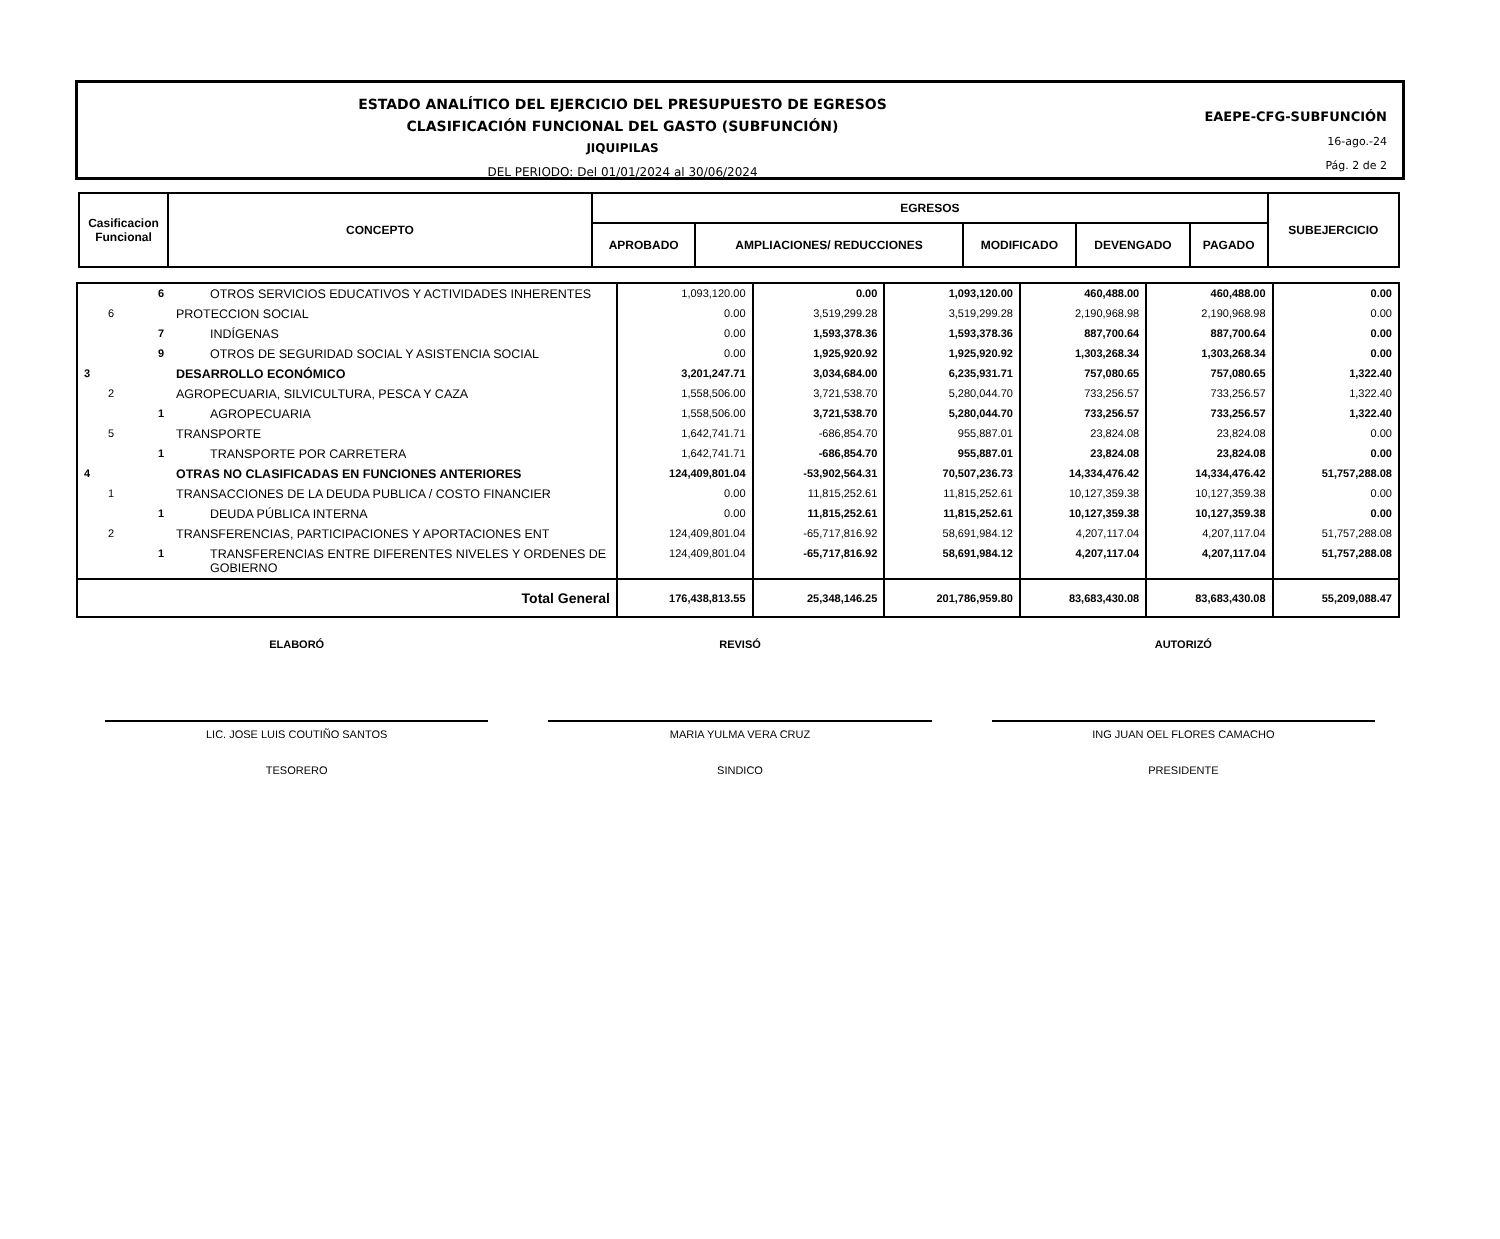ESTADO ANALÍTICO DEL EJERCICIO DEL PRESUPUESTO DE EGRESOS
CLASIFICACIÓN FUNCIONAL DEL GASTO (SUBFUNCIÓN)
JIQUIPILAS
DEL PERIODO: Del 01/01/2024 al 30/06/2024
EAEPE-CFG-SUBFUNCIÓN
16-ago.-24
Pág. 2 de 2
| Casificacion Funcional | CONCEPTO | EGRESOS | | | | | SUBEJERCICIO |
| | | APROBADO | AMPLIACIONES/ REDUCCIONES | MODIFICADO | DEVENGADO | PAGADO | |
| 6 | OTROS SERVICIOS EDUCATIVOS Y ACTIVIDADES INHERENTES | 1,093,120.00 | 0.00 | 1,093,120.00 | 460,488.00 | 460,488.00 | 0.00 |
| 6 | PROTECCION SOCIAL | 0.00 | 3,519,299.28 | 3,519,299.28 | 2,190,968.98 | 2,190,968.98 | 0.00 |
| 7 | INDÍGENAS | 0.00 | 1,593,378.36 | 1,593,378.36 | 887,700.64 | 887,700.64 | 0.00 |
| 9 | OTROS DE SEGURIDAD SOCIAL Y ASISTENCIA SOCIAL | 0.00 | 1,925,920.92 | 1,925,920.92 | 1,303,268.34 | 1,303,268.34 | 0.00 |
| 3 | DESARROLLO ECONÓMICO | 3,201,247.71 | 3,034,684.00 | 6,235,931.71 | 757,080.65 | 757,080.65 | 1,322.40 |
| 2 | AGROPECUARIA, SILVICULTURA, PESCA Y CAZA | 1,558,506.00 | 3,721,538.70 | 5,280,044.70 | 733,256.57 | 733,256.57 | 1,322.40 |
| 1 | AGROPECUARIA | 1,558,506.00 | 3,721,538.70 | 5,280,044.70 | 733,256.57 | 733,256.57 | 1,322.40 |
| 5 | TRANSPORTE | 1,642,741.71 | -686,854.70 | 955,887.01 | 23,824.08 | 23,824.08 | 0.00 |
| 1 | TRANSPORTE POR CARRETERA | 1,642,741.71 | -686,854.70 | 955,887.01 | 23,824.08 | 23,824.08 | 0.00 |
| 4 | OTRAS NO CLASIFICADAS EN FUNCIONES ANTERIORES | 124,409,801.04 | -53,902,564.31 | 70,507,236.73 | 14,334,476.42 | 14,334,476.42 | 51,757,288.08 |
| 1 | TRANSACCIONES DE LA DEUDA PUBLICA / COSTO FINANCIER | 0.00 | 11,815,252.61 | 11,815,252.61 | 10,127,359.38 | 10,127,359.38 | 0.00 |
| 1 | DEUDA PÚBLICA INTERNA | 0.00 | 11,815,252.61 | 11,815,252.61 | 10,127,359.38 | 10,127,359.38 | 0.00 |
| 2 | TRANSFERENCIAS, PARTICIPACIONES Y APORTACIONES ENT | 124,409,801.04 | -65,717,816.92 | 58,691,984.12 | 4,207,117.04 | 4,207,117.04 | 51,757,288.08 |
| 1 | TRANSFERENCIAS ENTRE DIFERENTES NIVELES Y ORDENES DE GOBIERNO | 124,409,801.04 | -65,717,816.92 | 58,691,984.12 | 4,207,117.04 | 4,207,117.04 | 51,757,288.08 |
| Total General | | 176,438,813.55 | 25,348,146.25 | 201,786,959.80 | 83,683,430.08 | 83,683,430.08 | 55,209,088.47 |
ELABORÓ
LIC. JOSE LUIS COUTIÑO SANTOS
TESORERO
REVISÓ
MARIA YULMA VERA CRUZ
SINDICO
AUTORIZÓ
ING JUAN OEL FLORES CAMACHO
PRESIDENTE